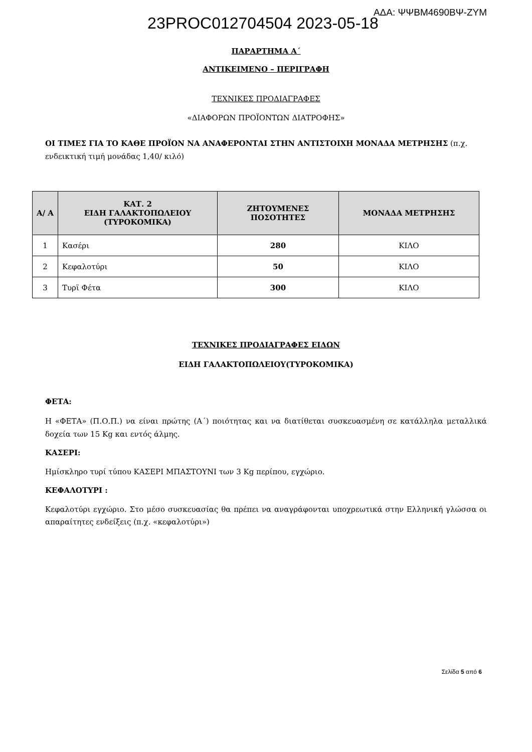23PROC012704504 2023-05-18 ΑΔΑ: ΨΨΒΜ4690ΒΨ-ΖΥΜ
ΠΑΡΑΡΤΗΜΑ Α΄
ΑΝΤΙΚΕΙΜΕΝΟ – ΠΕΡΙΓΡΑΦΗ
ΤΕΧΝΙΚΕΣ ΠΡΟΔΙΑΓΡΑΦΕΣ
«ΔΙΑΦΟΡΩΝ ΠΡΟΪΟΝΤΩΝ ΔΙΑΤΡΟΦΗΣ»
ΟΙ ΤΙΜΕΣ ΓΙΑ ΤΟ ΚΑΘΕ ΠΡΟΪΟΝ ΝΑ ΑΝΑΦΕΡΟΝΤΑΙ ΣΤΗΝ ΑΝΤΙΣΤΟΙΧΗ ΜΟΝΑΔΑ ΜΕΤΡΗΣΗΣ (π.χ. ενδεικτική τιμή μονάδας 1,40/ κιλό)
| Α/ Α | ΚΑΤ. 2 ΕΙΔΗ ΓΑΛΑΚΤΟΠΩΛΕΙΟΥ (ΤΥΡΟΚΟΜΙΚΑ) | ΖΗΤΟΥΜΕΝΕΣ ΠΟΣΟΤΗΤΕΣ | ΜΟΝΑΔΑ ΜΕΤΡΗΣΗΣ |
| --- | --- | --- | --- |
| 1 | Κασέρι | 280 | ΚΙΛΟ |
| 2 | Κεφαλοτύρι | 50 | ΚΙΛΟ |
| 3 | Τυρϊ Φέτα | 300 | ΚΙΛΟ |
ΤΕΧΝΙΚΕΣ ΠΡΟΔΙΑΓΡΑΦΕΣ ΕΙΔΩΝ
ΕΙΔΗ ΓΑΛΑΚΤΟΠΩΛΕΙΟΥ(ΤΥΡΟΚΟΜΙΚΑ)
ΦΕΤΑ:
Η «ΦΕΤΑ» (Π.Ο.Π.) να είναι πρώτης (Α΄) ποιότητας και να διατίθεται συσκευασμένη σε κατάλληλα μεταλλικά δοχεία των 15 Kg και εντός άλμης.
ΚΑΣΕΡΙ:
Ημίσκληρο τυρί τύπου ΚΑΣΕΡΙ ΜΠΑΣΤΟΥΝΙ των 3 Kg περίπου, εγχώριο.
ΚΕΦΑΛΟΤΥΡΙ :
Κεφαλοτύρι εγχώριο. Στο μέσο συσκευασίας θα πρέπει να αναγράφονται υποχρεωτικά στην Ελληνική γλώσσα οι απαραίτητες ενδείξεις (π.χ. «κεφαλοτύρι»)
Σελίδα 5 από 6